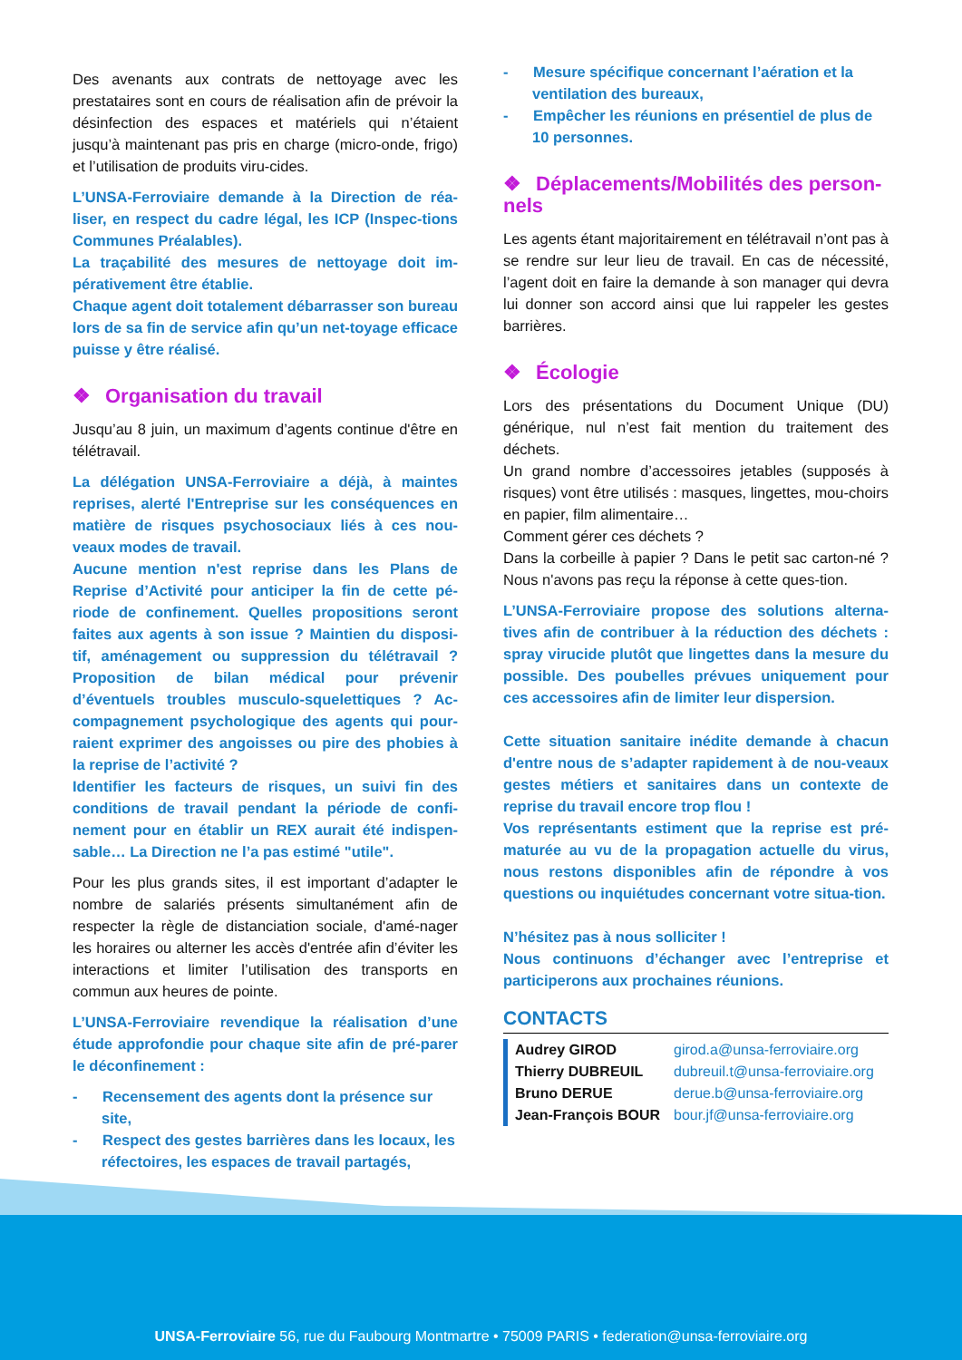Des avenants aux contrats de nettoyage avec les prestataires sont en cours de réalisation afin de prévoir la désinfection des espaces et matériels qui n’étaient jusqu’à maintenant pas pris en charge (micro-onde, frigo) et l’utilisation de produits viru-cides.
L’UNSA-Ferroviaire demande à la Direction de réa-liser, en respect du cadre légal, les ICP (Inspec-tions Communes Préalables).
La traçabilité des mesures de nettoyage doit im-pérativement être établie.
Chaque agent doit totalement débarrasser son bureau lors de sa fin de service afin qu’un net-toyage efficace puisse y être réalisé.
❖ Organisation du travail
Jusqu’au 8 juin, un maximum d’agents continue d'être en télétravail.
La délégation UNSA-Ferroviaire a déjà, à maintes reprises, alerté l'Entreprise sur les conséquences en matière de risques psychosociaux liés à ces nou-veaux modes de travail.
Aucune mention n'est reprise dans les Plans de Reprise d’Activité pour anticiper la fin de cette pé-riode de confinement. Quelles propositions seront faites aux agents à son issue ? Maintien du disposi-tif, aménagement ou suppression du télétravail ? Proposition de bilan médical pour prévenir d’éventuels troubles musculo-squelettiques ? Ac-compagnement psychologique des agents qui pour-raient exprimer des angoisses ou pire des phobies à la reprise de l’activité ?
Identifier les facteurs de risques, un suivi fin des conditions de travail pendant la période de confi-nement pour en établir un REX aurait été indispen-sable… La Direction ne l’a pas estimé "utile".
Pour les plus grands sites, il est important d’adapter le nombre de salariés présents simultanément afin de respecter la règle de distanciation sociale, d'amé-nager les horaires ou alterner les accès d'entrée afin d’éviter les interactions et limiter l’utilisation des transports en commun aux heures de pointe.
L’UNSA-Ferroviaire revendique la réalisation d’une étude approfondie pour chaque site afin de pré-parer le déconfinement :
- Recensement des agents dont la présence sur site,
- Respect des gestes barrières dans les locaux, les réfectoires, les espaces de travail partagés,
- Mesure spécifique concernant l’aération et la ventilation des bureaux,
- Empêcher les réunions en présentiel de plus de 10 personnes.
❖ Déplacements/Mobilités des person-nels
Les agents étant majoritairement en télétravail n’ont pas à se rendre sur leur lieu de travail. En cas de nécessité, l’agent doit en faire la demande à son manager qui devra lui donner son accord ainsi que lui rappeler les gestes barrières.
❖ Écologie
Lors des présentations du Document Unique (DU) générique, nul n’est fait mention du traitement des déchets.
Un grand nombre d’accessoires jetables (supposés à risques) vont être utilisés : masques, lingettes, mou-choirs en papier, film alimentaire…
Comment gérer ces déchets ?
Dans la corbeille à papier ? Dans le petit sac carton-né ? Nous n'avons pas reçu la réponse à cette ques-tion.
L’UNSA-Ferroviaire propose des solutions alterna-tives afin de contribuer à la réduction des déchets : spray virucide plutôt que lingettes dans la mesure du possible. Des poubelles prévues uniquement pour ces accessoires afin de limiter leur dispersion.
Cette situation sanitaire inédite demande à chacun d'entre nous de s’adapter rapidement à de nou-veaux gestes métiers et sanitaires dans un contexte de reprise du travail encore trop flou !
Vos représentants estiment que la reprise est pré-maturée au vu de la propagation actuelle du virus, nous restons disponibles afin de répondre à vos questions ou inquiétudes concernant votre situa-tion.
N’hésitez pas à nous solliciter !
Nous continuons d’échanger avec l’entreprise et participerons aux prochaines réunions.
CONTACTS
Audrey GIROD girod.a@unsa-ferroviaire.org Thierry DUBREUIL dubreuil.t@unsa-ferroviaire.org Bruno DERUE derue.b@unsa-ferroviaire.org Jean-François BOUR bour.jf@unsa-ferroviaire.org
UNSA-Ferroviaire 56, rue du Faubourg Montmartre • 75009 PARIS • federation@unsa-ferroviaire.org